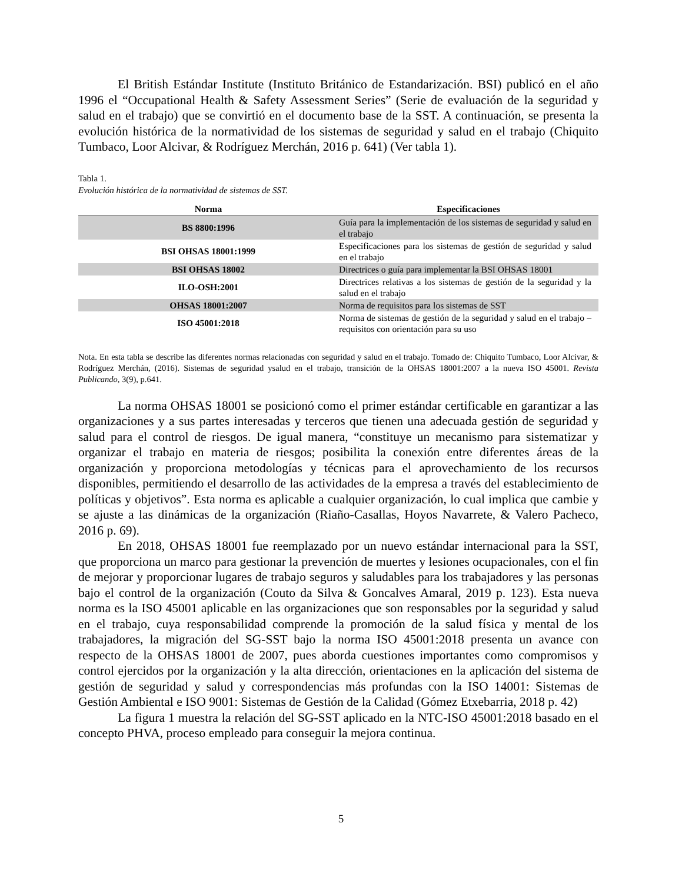El British Estándar Institute (Instituto Británico de Estandarización. BSI) publicó en el año 1996 el “Occupational Health & Safety Assessment Series” (Serie de evaluación de la seguridad y salud en el trabajo) que se convirtió en el documento base de la SST. A continuación, se presenta la evolución histórica de la normatividad de los sistemas de seguridad y salud en el trabajo (Chiquito Tumbaco, Loor Alcivar, & Rodríguez Merchán, 2016 p. 641) (Ver tabla 1).
Tabla 1.
Evolución histórica de la normatividad de sistemas de SST.
| Norma | Especificaciones |
| --- | --- |
| BS 8800:1996 | Guía para la implementación de los sistemas de seguridad y salud en el trabajo |
| BSI OHSAS 18001:1999 | Especificaciones para los sistemas de gestión de seguridad y salud en el trabajo |
| BSI OHSAS 18002 | Directrices o guía para implementar la BSI OHSAS 18001 |
| ILO-OSH:2001 | Directrices relativas a los sistemas de gestión de la seguridad y la salud en el trabajo |
| OHSAS 18001:2007 | Norma de requisitos para los sistemas de SST |
| ISO 45001:2018 | Norma de sistemas de gestión de la seguridad y salud en el trabajo – requisitos con orientación para su uso |
Nota. En esta tabla se describe las diferentes normas relacionadas con seguridad y salud en el trabajo. Tomado de: Chiquito Tumbaco, Loor Alcivar, & Rodríguez Merchán, (2016). Sistemas de seguridad ysalud en el trabajo, transición de la OHSAS 18001:2007 a la nueva ISO 45001. Revista Publicando, 3(9), p.641.
La norma OHSAS 18001 se posicionó como el primer estándar certificable en garantizar a las organizaciones y a sus partes interesadas y terceros que tienen una adecuada gestión de seguridad y salud para el control de riesgos. De igual manera, “constituye un mecanismo para sistematizar y organizar el trabajo en materia de riesgos; posibilita la conexión entre diferentes áreas de la organización y proporciona metodologías y técnicas para el aprovechamiento de los recursos disponibles, permitiendo el desarrollo de las actividades de la empresa a través del establecimiento de políticas y objetivos”. Esta norma es aplicable a cualquier organización, lo cual implica que cambie y se ajuste a las dinámicas de la organización (Riaño-Casallas, Hoyos Navarrete, & Valero Pacheco, 2016 p. 69).
En 2018, OHSAS 18001 fue reemplazado por un nuevo estándar internacional para la SST, que proporciona un marco para gestionar la prevención de muertes y lesiones ocupacionales, con el fin de mejorar y proporcionar lugares de trabajo seguros y saludables para los trabajadores y las personas bajo el control de la organización (Couto da Silva & Goncalves Amaral, 2019 p. 123). Esta nueva norma es la ISO 45001 aplicable en las organizaciones que son responsables por la seguridad y salud en el trabajo, cuya responsabilidad comprende la promoción de la salud física y mental de los trabajadores, la migración del SG-SST bajo la norma ISO 45001:2018 presenta un avance con respecto de la OHSAS 18001 de 2007, pues aborda cuestiones importantes como compromisos y control ejercidos por la organización y la alta dirección, orientaciones en la aplicación del sistema de gestión de seguridad y salud y correspondencias más profundas con la ISO 14001: Sistemas de Gestión Ambiental e ISO 9001: Sistemas de Gestión de la Calidad (Gómez Etxebarria, 2018 p. 42)
La figura 1 muestra la relación del SG-SST aplicado en la NTC-ISO 45001:2018 basado en el concepto PHVA, proceso empleado para conseguir la mejora continua.
5